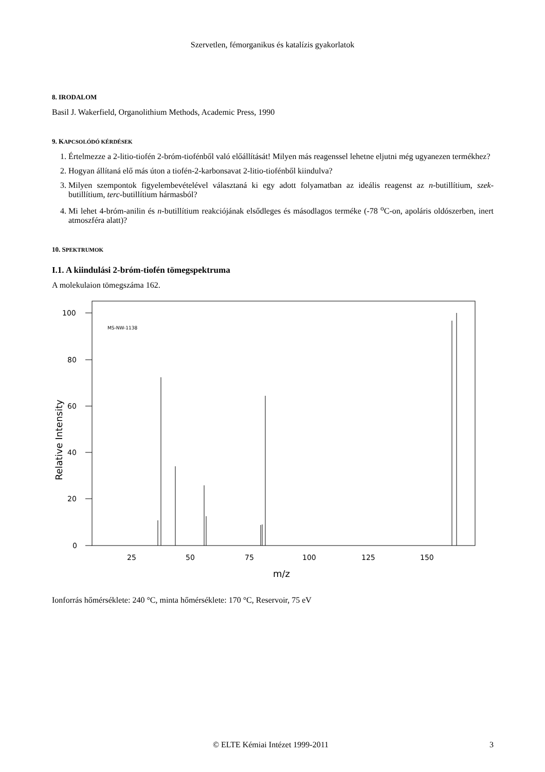Szervetlen, fémorganikus és katalízis gyakorlatok
8. IRODALOM
Basil J. Wakerfield, Organolithium Methods, Academic Press, 1990
9. KAPCSOLÓDÓ KÉRDÉSEK
1. Értelmezze a 2-litio-tiofén 2-bróm-tiofénből való előállítását! Milyen más reagenssel lehetne eljutni még ugyanezen termékhez?
2. Hogyan állítaná elő más úton a tiofén-2-karbonsavat 2-litio-tiofénből kiindulva?
3. Milyen szempontok figyelembevételével választaná ki egy adott folyamatban az ideális reagenst az n-butillítium, szek-butillítium, terc-butillítium hármasból?
4. Mi lehet 4-bróm-anilin és n-butillítium reakciójának elsődleges és másodlagos terméke (-78 <sup>o</sup>C-on, apoláris oldószerben, inert atmoszféra alatt)?
10. SPEKTRUMOK
I.1. A kiindulási 2-bróm-tiofén tömegspektruma
A molekulaion tömegszáma 162.
MS-NW-1138
100
80
60
40
20
0
25
50
75
100
125
150
m/z
Relative Intensity
Ionforrás hőmérséklete: 240 °C, minta hőmérséklete: 170 °C, Reservoir, 75 eV
© ELTE Kémiai Intézet 1999-2011 3